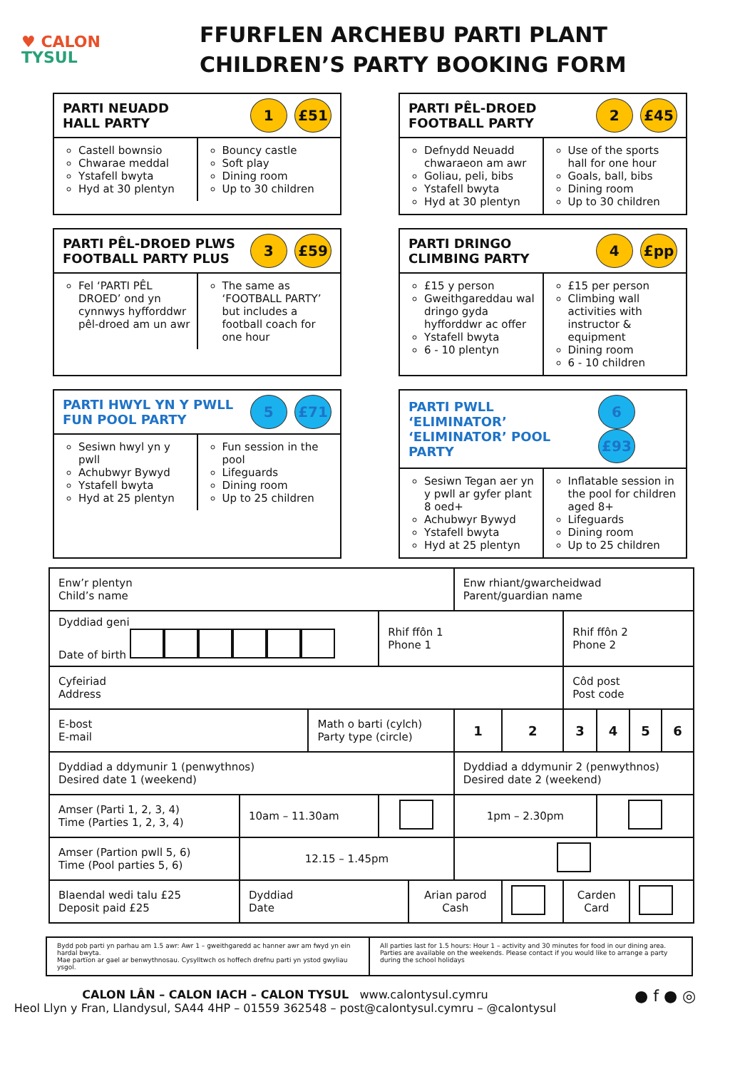♥ CALON
TYSUL
FFURFLEN ARCHEBU PARTI PLANT
CHILDREN’S PARTY BOOKING FORM
PARTI NEUADD
HALL PARTY
1 £51
Castell bownsio
Chwarae meddal
Ystafell bwyta
Hyd at 30 plentyn
Bouncy castle
Soft play
Dining room
Up to 30 children
PARTI PÊL-DROED
FOOTBALL PARTY
2 £45
Defnydd Neuadd chwaraeon am awr
Goliau, peli, bibs
Ystafell bwyta
Hyd at 30 plentyn
Use of the sports hall for one hour
Goals, ball, bibs
Dining room
Up to 30 children
PARTI PÊL-DROED PLWS
FOOTBALL PARTY PLUS
3 £59
Fel ‘PARTI PÊL DROED’ ond yn cynnwys hyfforddwr pêl-droed am un awr
The same as ‘FOOTBALL PARTY’ but includes a football coach for one hour
PARTI DRINGO
CLIMBING PARTY
4 £pp
£15 y person
Gweithgareddau wal dringo gyda hyfforddwr ac offer
Ystafell bwyta
6 - 10 plentyn
£15 per person
Climbing wall activities with instructor & equipment
Dining room
6 - 10 children
PARTI HWYL YN Y PWLL
FUN POOL PARTY
5 £71
Sesiwn hwyl yn y pwll
Achubwyr Bywyd
Ystafell bwyta
Hyd at 25 plentyn
Fun session in the pool
Lifeguards
Dining room
Up to 25 children
PARTI PWLL ‘ELIMINATOR’
‘ELIMINATOR’ POOL PARTY
6 £93
Sesiwn Tegan aer yn y pwll ar gyfer plant 8 oed+
Achubwyr Bywyd
Ystafell bwyta
Hyd at 25 plentyn
Inflatable session in the pool for children aged 8+
Lifeguards
Dining room
Up to 25 children
| Enw’r plentyn Child’s name | | | | | Enw rhiant/gwarcheidwad Parent/guardian name | | | | | |
| Dyddiad geni Date of birth | | | Rhif ffôn 1 Phone 1 | | | | Rhif ffôn 2 Phone 2 | | | |
| Cyfeiriad Address | | | | | | | Côd post Post code | | | |
| E-bost E-mail | | Math o barti (cylch) Party type (circle) | | | 1 | 2 | 3 | 4 | 5 | 6 |
| Dyddiad a ddymunir 1 (penwythnos) Desired date 1 (weekend) | | | | | Dyddiad a ddymunir 2 (penwythnos) Desired date 2 (weekend) | | | | | |
| Amser (Parti 1, 2, 3, 4) Time (Parties 1, 2, 3, 4) | 10am – 11.30am | | | | 1pm – 2.30pm | | | | | |
| Amser (Partion pwll 5, 6) Time (Pool parties 5, 6) | 12.15 – 1.45pm | | | | | | | | | |
| Blaendal wedi talu £25 Deposit paid £25 | Dyddiad Date | | | Arian parod Cash | | | Carden Card | | | |
Bydd pob parti yn parhau am 1.5 awr: Awr 1 – gweithgaredd ac hanner awr am fwyd yn ein hardal bwyta.
Mae partïon ar gael ar benwythnosau. Cysylltwch os hoffech drefnu parti yn ystod gwyliau ysgol.
All parties last for 1.5 hours: Hour 1 – activity and 30 minutes for food in our dining area.
Parties are available on the weekends. Please contact if you would like to arrange a party during the school holidays
CALON LÂN – CALON IACH – CALON TYSUL www.calontysul.cymru
Heol Llyn y Fran, Llandysul, SA44 4HP – 01559 362548 – post@calontysul.cymru – @calontysul
● f ● ◎